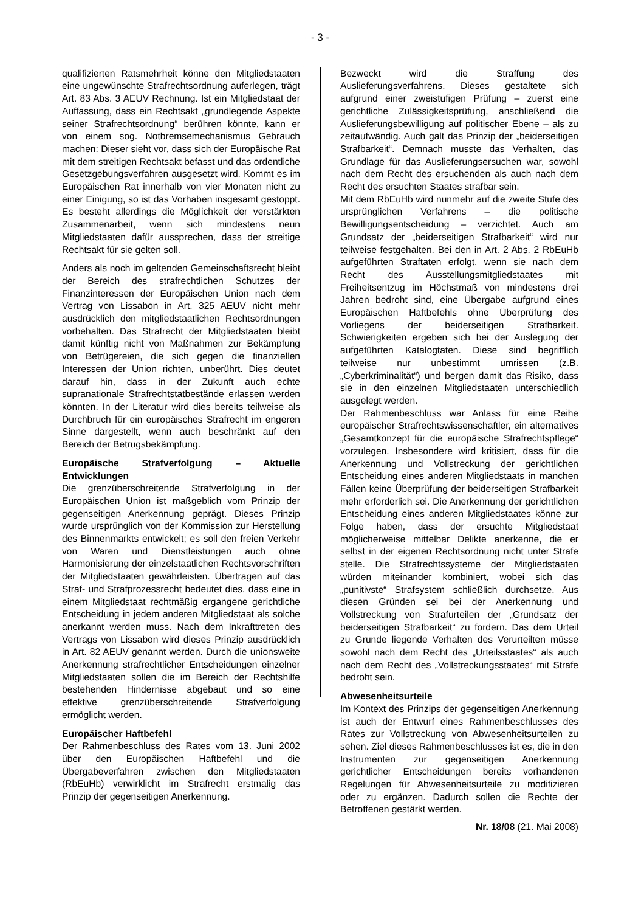- 3 -
qualifizierten Ratsmehrheit könne den Mitgliedstaaten eine ungewünschte Strafrechtsordnung auferlegen, trägt Art. 83 Abs. 3 AEUV Rechnung. Ist ein Mitgliedstaat der Auffassung, dass ein Rechtsakt „grundlegende Aspekte seiner Strafrechtsordnung“ berühren könnte, kann er von einem sog. Notbremsemechanismus Gebrauch machen: Dieser sieht vor, dass sich der Europäische Rat mit dem streitigen Rechtsakt befasst und das ordentliche Gesetzgebungsverfahren ausgesetzt wird. Kommt es im Europäischen Rat innerhalb von vier Monaten nicht zu einer Einigung, so ist das Vorhaben insgesamt gestoppt. Es besteht allerdings die Möglichkeit der verstärkten Zusammenarbeit, wenn sich mindestens neun Mitgliedstaaten dafür aussprechen, dass der streitige Rechtsakt für sie gelten soll.
Anders als noch im geltenden Gemeinschaftsrecht bleibt der Bereich des strafrechtlichen Schutzes der Finanzinteressen der Europäischen Union nach dem Vertrag von Lissabon in Art. 325 AEUV nicht mehr ausdrücklich den mitgliedstaatlichen Rechtsordnungen vorbehalten. Das Strafrecht der Mitgliedstaaten bleibt damit künftig nicht von Maßnahmen zur Bekämpfung von Betrügereien, die sich gegen die finanziellen Interessen der Union richten, unberührt. Dies deutet darauf hin, dass in der Zukunft auch echte supranationale Strafrechtstatbestände erlassen werden könnten. In der Literatur wird dies bereits teilweise als Durchbruch für ein europäisches Strafrecht im engeren Sinne dargestellt, wenn auch beschränkt auf den Bereich der Betrugsbekämpfung.
Europäische Strafverfolgung – Aktuelle Entwicklungen
Die grenzüberschreitende Strafverfolgung in der Europäischen Union ist maßgeblich vom Prinzip der gegenseitigen Anerkennung geprägt. Dieses Prinzip wurde ursprünglich von der Kommission zur Herstellung des Binnenmarkts entwickelt; es soll den freien Verkehr von Waren und Dienstleistungen auch ohne Harmonisierung der einzelstaatlichen Rechtsvorschriften der Mitgliedstaaten gewährleisten. Übertragen auf das Straf- und Strafprozessrecht bedeutet dies, dass eine in einem Mitgliedstaat rechtmäßig ergangene gerichtliche Entscheidung in jedem anderen Mitgliedstaat als solche anerkannt werden muss. Nach dem Inkrafttreten des Vertrags von Lissabon wird dieses Prinzip ausdrücklich in Art. 82 AEUV genannt werden. Durch die unionsweite Anerkennung strafrechtlicher Entscheidungen einzelner Mitgliedstaaten sollen die im Bereich der Rechtshilfe bestehenden Hindernisse abgebaut und so eine effektive grenzüberschreitende Strafverfolgung ermöglicht werden.
Europäischer Haftbefehl
Der Rahmenbeschluss des Rates vom 13. Juni 2002 über den Europäischen Haftbefehl und die Übergabeverfahren zwischen den Mitgliedstaaten (RbEuHb) verwirklicht im Strafrecht erstmalig das Prinzip der gegenseitigen Anerkennung.
Bezweckt wird die Straffung des Auslieferungsverfahrens. Dieses gestaltete sich aufgrund einer zweistufigen Prüfung – zuerst eine gerichtliche Zulässigkeitsprüfung, anschließend die Auslieferungsbewilligung auf politischer Ebene – als zu zeitaufwändig. Auch galt das Prinzip der „beiderseitigen Strafbarkeit“. Demnach musste das Verhalten, das Grundlage für das Auslieferungsersuchen war, sowohl nach dem Recht des ersuchenden als auch nach dem Recht des ersuchten Staates strafbar sein.
Mit dem RbEuHb wird nunmehr auf die zweite Stufe des ursprünglichen Verfahrens – die politische Bewilligungsentscheidung – verzichtet. Auch am Grundsatz der „beiderseitigen Strafbarkeit“ wird nur teilweise festgehalten. Bei den in Art. 2 Abs. 2 RbEuHb aufgeführten Straftaten erfolgt, wenn sie nach dem Recht des Ausstellungsmitgliedstaates mit Freiheitsentzug im Höchstmaß von mindestens drei Jahren bedroht sind, eine Übergabe aufgrund eines Europäischen Haftbefehls ohne Überprüfung des Vorliegens der beiderseitigen Strafbarkeit. Schwierigkeiten ergeben sich bei der Auslegung der aufgeführten Katalogtaten. Diese sind begrifflich teilweise nur unbestimmt umrissen (z.B. „Cyberkriminalität“) und bergen damit das Risiko, dass sie in den einzelnen Mitgliedstaaten unterschiedlich ausgelegt werden.
Der Rahmenbeschluss war Anlass für eine Reihe europäischer Strafrechtswissenschaftler, ein alternatives „Gesamtkonzept für die europäische Strafrechtspflege“ vorzulegen. Insbesondere wird kritisiert, dass für die Anerkennung und Vollstreckung der gerichtlichen Entscheidung eines anderen Mitgliedstaats in manchen Fällen keine Überprüfung der beiderseitigen Strafbarkeit mehr erforderlich sei. Die Anerkennung der gerichtlichen Entscheidung eines anderen Mitgliedstaates könne zur Folge haben, dass der ersuchte Mitgliedstaat möglicherweise mittelbar Delikte anerkenne, die er selbst in der eigenen Rechtsordnung nicht unter Strafe stelle. Die Strafrechtssysteme der Mitgliedstaaten würden miteinander kombiniert, wobei sich das „punitivste“ Strafsystem schließlich durchsetze. Aus diesen Gründen sei bei der Anerkennung und Vollstreckung von Strafurteilen der „Grundsatz der beiderseitigen Strafbarkeit“ zu fordern. Das dem Urteil zu Grunde liegende Verhalten des Verurteilten müsse sowohl nach dem Recht des „Urteilsstaates“ als auch nach dem Recht des „Vollstreckungsstaates“ mit Strafe bedroht sein.
Abwesenheitsurteile
Im Kontext des Prinzips der gegenseitigen Anerkennung ist auch der Entwurf eines Rahmenbeschlusses des Rates zur Vollstreckung von Abwesenheitsurteilen zu sehen. Ziel dieses Rahmenbeschlusses ist es, die in den Instrumenten zur gegenseitigen Anerkennung gerichtlicher Entscheidungen bereits vorhandenen Regelungen für Abwesenheitsurteile zu modifizieren oder zu ergänzen. Dadurch sollen die Rechte der Betroffenen gestärkt werden.
Nr. 18/08 (21. Mai 2008)